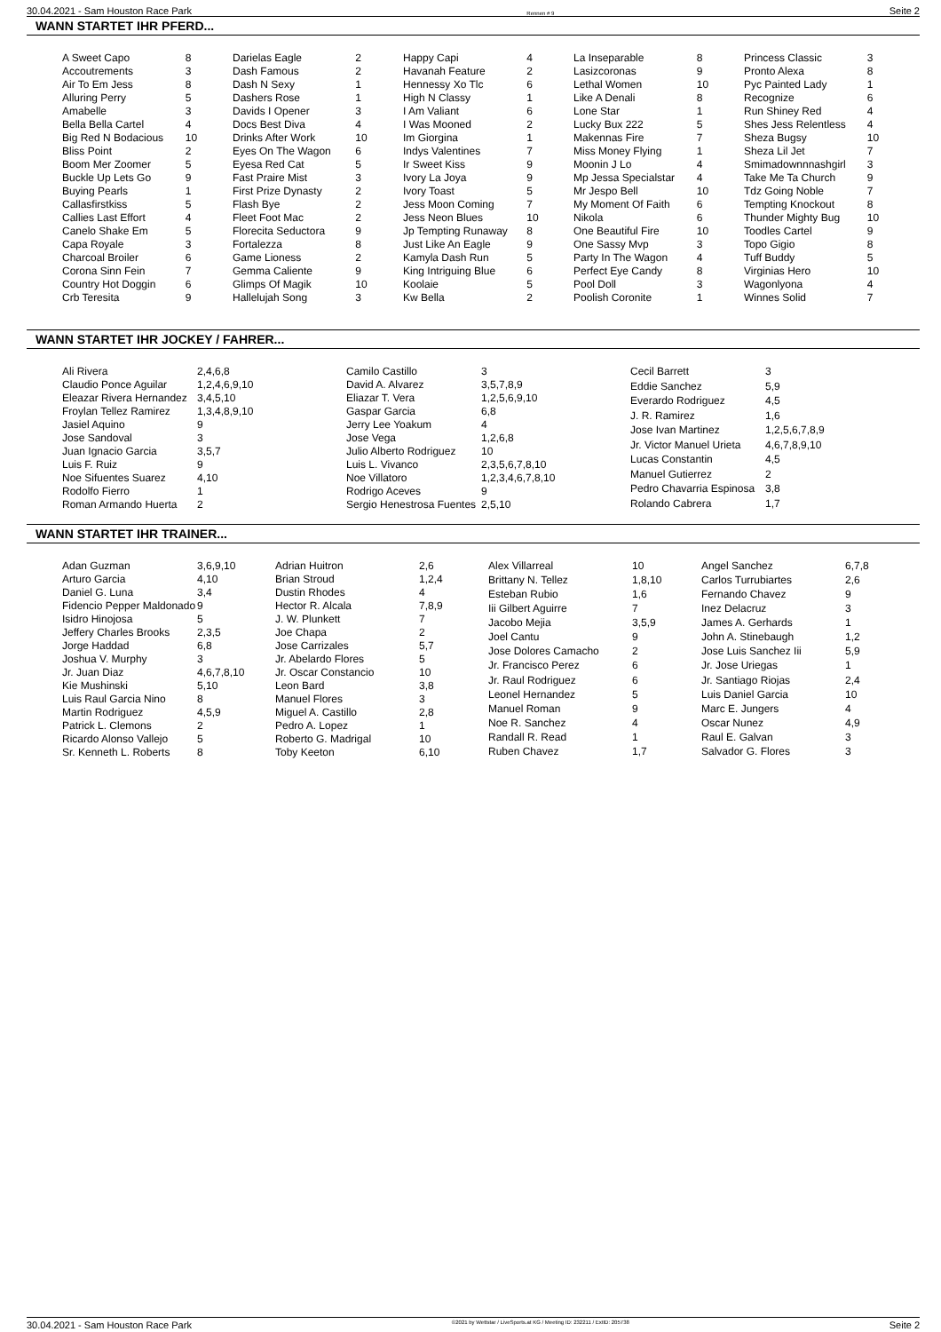30.04.2021 - Sam Houston Race Park Rennen # 9 Seite 2
WANN STARTET IHR PFERD...
| A Sweet Capo | 8 |
| Accoutrements | 3 |
| Air To Em Jess | 8 |
| Alluring Perry | 5 |
| Amabelle | 3 |
| Bella Bella Cartel | 4 |
| Big Red N Bodacious | 10 |
| Bliss Point | 2 |
| Boom Mer Zoomer | 5 |
| Buckle Up Lets Go | 9 |
| Buying Pearls | 1 |
| Callasfirstkiss | 5 |
| Callies Last Effort | 4 |
| Canelo Shake Em | 5 |
| Capa Royale | 3 |
| Charcoal Broiler | 6 |
| Corona Sinn Fein | 7 |
| Country Hot Doggin | 6 |
| Crb Teresita | 9 |
| Darielas Eagle | 2 |
| Dash Famous | 2 |
| Dash N Sexy | 1 |
| Dashers Rose | 1 |
| Davids I Opener | 3 |
| Docs Best Diva | 4 |
| Drinks After Work | 10 |
| Eyes On The Wagon | 6 |
| Eyesa Red Cat | 5 |
| Fast Praire Mist | 3 |
| First Prize Dynasty | 2 |
| Flash Bye | 2 |
| Fleet Foot Mac | 2 |
| Florecita Seductora | 9 |
| Fortalezza | 8 |
| Game Lioness | 2 |
| Gemma Caliente | 9 |
| Glimps Of Magik | 10 |
| Hallelujah Song | 3 |
| Happy Capi | 4 |
| Havanah Feature | 2 |
| Hennessy Xo Tlc | 6 |
| High N Classy | 1 |
| I Am Valiant | 6 |
| I Was Mooned | 2 |
| Im Giorgina | 1 |
| Indys Valentines | 7 |
| Ir Sweet Kiss | 9 |
| Ivory La Joya | 9 |
| Ivory Toast | 5 |
| Jess Moon Coming | 7 |
| Jess Neon Blues | 10 |
| Jp Tempting Runaway | 8 |
| Just Like An Eagle | 9 |
| Kamyla Dash Run | 5 |
| King Intriguing Blue | 6 |
| Koolaie | 5 |
| Kw Bella | 2 |
| La Inseparable | 8 |
| Lasizcoronas | 9 |
| Lethal Women | 10 |
| Like A Denali | 8 |
| Lone Star | 1 |
| Lucky Bux 222 | 5 |
| Makennas Fire | 7 |
| Miss Money Flying | 1 |
| Moonin J Lo | 4 |
| Mp Jessa Specialstar | 4 |
| Mr Jespo Bell | 10 |
| My Moment Of Faith | 6 |
| Nikola | 6 |
| One Beautiful Fire | 10 |
| One Sassy Mvp | 3 |
| Party In The Wagon | 4 |
| Perfect Eye Candy | 8 |
| Pool Doll | 3 |
| Poolish Coronite | 1 |
| Princess Classic | 3 |
| Pronto Alexa | 8 |
| Pyc Painted Lady | 1 |
| Recognize | 6 |
| Run Shiney Red | 4 |
| Shes Jess Relentless | 4 |
| Sheza Bugsy | 10 |
| Sheza Lil Jet | 7 |
| Smimadownnnashgirl | 3 |
| Take Me Ta Church | 9 |
| Tdz Going Noble | 7 |
| Tempting Knockout | 8 |
| Thunder Mighty Bug | 10 |
| Toodles Cartel | 9 |
| Topo Gigio | 8 |
| Tuff Buddy | 5 |
| Virginias Hero | 10 |
| Wagonlyona | 4 |
| Winnes Solid | 7 |
WANN STARTET IHR JOCKEY / FAHRER...
| Ali Rivera | 2,4,6,8 |
| Claudio Ponce Aguilar | 1,2,4,6,9,10 |
| Eleazar Rivera Hernandez | 3,4,5,10 |
| Froylan Tellez Ramirez | 1,3,4,8,9,10 |
| Jasiel Aquino | 9 |
| Jose Sandoval | 3 |
| Juan Ignacio Garcia | 3,5,7 |
| Luis F. Ruiz | 9 |
| Noe Sifuentes Suarez | 4,10 |
| Rodolfo Fierro | 1 |
| Roman Armando Huerta | 2 |
| Camilo Castillo | 3 |
| David A. Alvarez | 3,5,7,8,9 |
| Eliazar T. Vera | 1,2,5,6,9,10 |
| Gaspar Garcia | 6,8 |
| Jerry Lee Yoakum | 4 |
| Jose Vega | 1,2,6,8 |
| Julio Alberto Rodriguez | 10 |
| Luis L. Vivanco | 2,3,5,6,7,8,10 |
| Noe Villatoro | 1,2,3,4,6,7,8,10 |
| Rodrigo Aceves | 9 |
| Sergio Henestrosa Fuentes | 2,5,10 |
| Cecil Barrett | 3 |
| Eddie Sanchez | 5,9 |
| Everardo Rodriguez | 4,5 |
| J. R. Ramirez | 1,6 |
| Jose Ivan Martinez | 1,2,5,6,7,8,9 |
| Jr. Victor Manuel Urieta | 4,6,7,8,9,10 |
| Lucas Constantin | 4,5 |
| Manuel Gutierrez | 2 |
| Pedro Chavarria Espinosa | 3,8 |
| Rolando Cabrera | 1,7 |
WANN STARTET IHR TRAINER...
| Adan Guzman | 3,6,9,10 |
| Arturo Garcia | 4,10 |
| Daniel G. Luna | 3,4 |
| Fidencio Pepper Maldonado | 9 |
| Isidro Hinojosa | 5 |
| Jeffery Charles Brooks | 2,3,5 |
| Jorge Haddad | 6,8 |
| Joshua V. Murphy | 3 |
| Jr. Juan Diaz | 4,6,7,8,10 |
| Kie Mushinski | 5,10 |
| Luis Raul Garcia Nino | 8 |
| Martin Rodriguez | 4,5,9 |
| Patrick L. Clemons | 2 |
| Ricardo Alonso Vallejo | 5 |
| Sr. Kenneth L. Roberts | 8 |
| Adrian Huitron | 2,6 |
| Brian Stroud | 1,2,4 |
| Dustin Rhodes | 4 |
| Hector R. Alcala | 7,8,9 |
| J. W. Plunkett | 7 |
| Joe Chapa | 2 |
| Jose Carrizales | 5,7 |
| Jr. Abelardo Flores | 5 |
| Jr. Oscar Constancio | 10 |
| Leon Bard | 3,8 |
| Manuel Flores | 3 |
| Miguel A. Castillo | 2,8 |
| Pedro A. Lopez | 1 |
| Roberto G. Madrigal | 10 |
| Toby Keeton | 6,10 |
| Alex Villarreal | 10 |
| Brittany N. Tellez | 1,8,10 |
| Esteban Rubio | 1,6 |
| Iii Gilbert Aguirre | 7 |
| Jacobo Mejia | 3,5,9 |
| Joel Cantu | 9 |
| Jose Dolores Camacho | 2 |
| Jr. Francisco Perez | 6 |
| Jr. Raul Rodriguez | 6 |
| Leonel Hernandez | 5 |
| Manuel Roman | 9 |
| Noe R. Sanchez | 4 |
| Randall R. Read | 1 |
| Ruben Chavez | 1,7 |
| Angel Sanchez | 6,7,8 |
| Carlos Turrubiartes | 2,6 |
| Fernando Chavez | 9 |
| Inez Delacruz | 3 |
| James A. Gerhards | 1 |
| John A. Stinebaugh | 1,2 |
| Jose Luis Sanchez Iii | 5,9 |
| Jr. Jose Uriegas | 1 |
| Jr. Santiago Riojas | 2,4 |
| Luis Daniel Garcia | 10 |
| Marc E. Jungers | 4 |
| Oscar Nunez | 4,9 |
| Raul E. Galvan | 3 |
| Salvador G. Flores | 3 |
30.04.2021 - Sam Houston Race Park ©2021 by Wettstar / LiveSports.at KG / Meeting ID: 232211 / ExtID: 205738 Seite 2